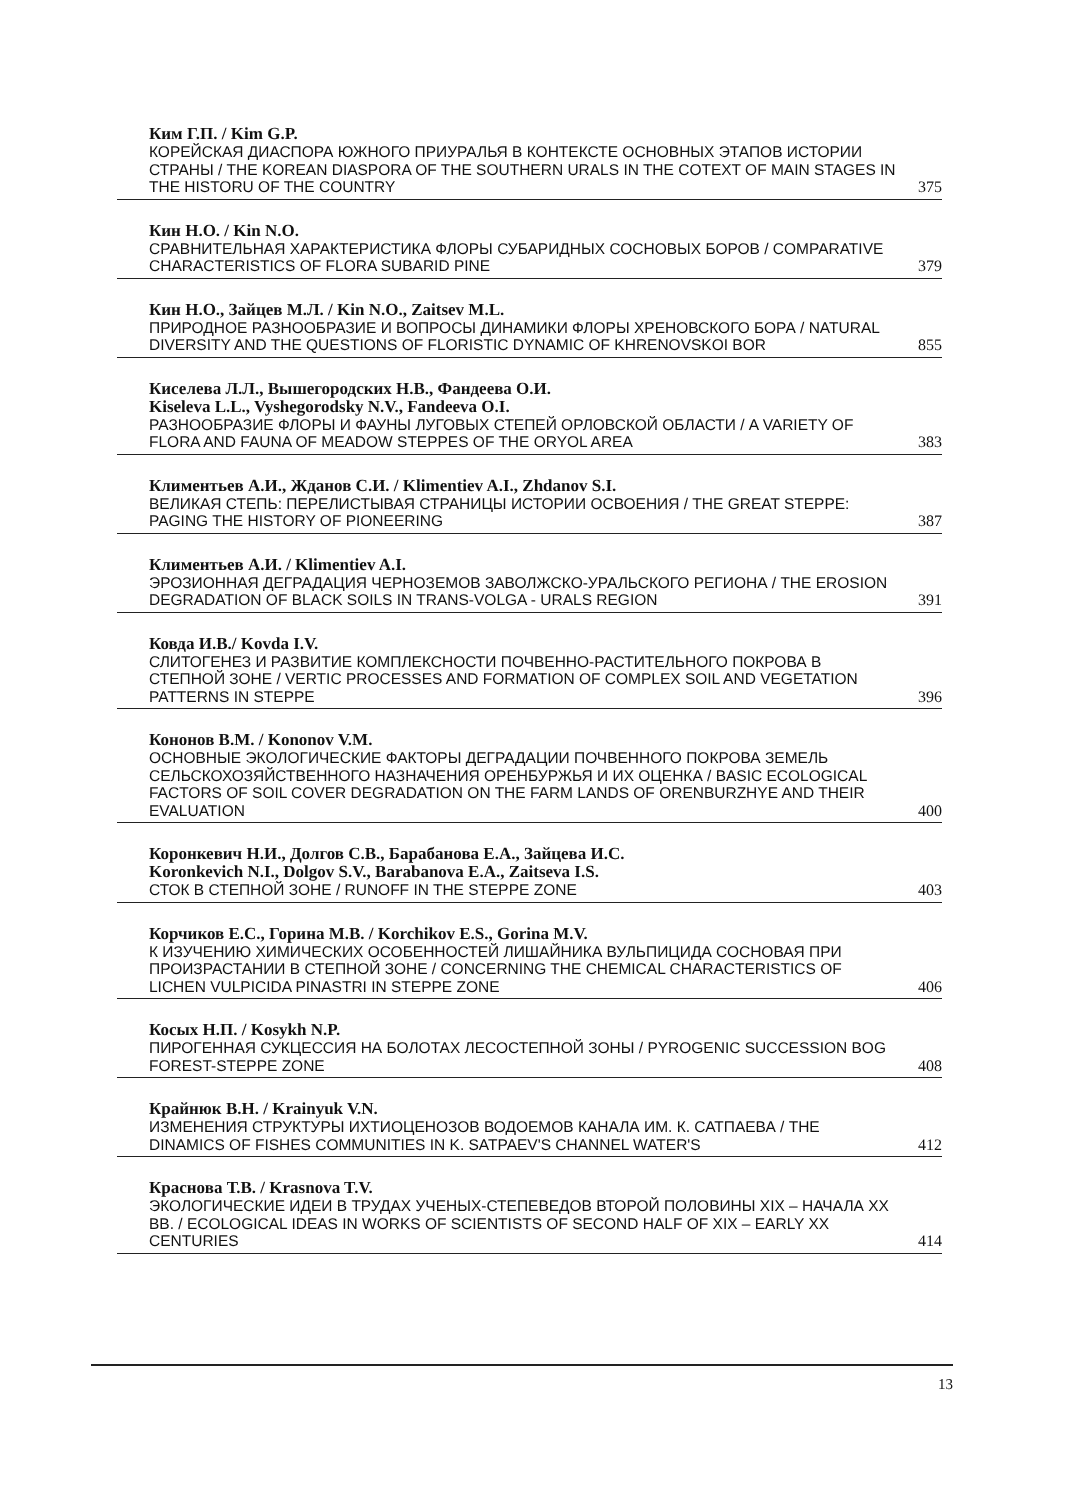Ким Г.П. / Kim G.P.
КОРЕЙСКАЯ ДИАСПОРА ЮЖНОГО ПРИУРАЛЬЯ В КОНТЕКСТЕ ОСНОВНЫХ ЭТАПОВ ИСТОРИИ СТРАНЫ / THE KOREAN DIASPORA OF THE SOUTHERN URALS IN THE COTEXT OF MAIN STAGES IN THE HISTORU OF THE COUNTRY 375
Кин Н.О. / Kin N.O.
СРАВНИТЕЛЬНАЯ ХАРАКТЕРИСТИКА ФЛОРЫ СУБАРИДНЫХ СОСНОВЫХ БОРОВ / COMPARATIVE CHARACTERISTICS OF FLORA SUBARID PINE 379
Кин Н.О., Зайцев М.Л. / Kin N.O., Zaitsev M.L.
ПРИРОДНОЕ РАЗНООБРАЗИЕ И ВОПРОСЫ ДИНАМИКИ ФЛОРЫ ХРЕНОВСКОГО БОРА / NATURAL DIVERSITY AND THE QUESTIONS OF FLORISTIC DYNAMIC OF KHRENOVSKOI BOR 855
Киселева Л.Л., Вышегородских Н.В., Фандеева О.И.
Kiseleva L.L., Vyshegorodsky N.V., Fandeeva O.I.
РАЗНООБРАЗИЕ ФЛОРЫ И ФАУНЫ ЛУГОВЫХ СТЕПЕЙ ОРЛОВСКОЙ ОБЛАСТИ / A VARIETY OF FLORA AND FAUNA OF MEADOW STEPPES OF THE ORYOL AREA 383
Климентьев А.И., Жданов С.И. / Klimentiev A.I., Zhdanov S.I.
ВЕЛИКАЯ СТЕПЬ: ПЕРЕЛИСТЫВАЯ СТРАНИЦЫ ИСТОРИИ ОСВОЕНИЯ / THE GREAT STEPPE: PAGING THE HISTORY OF PIONEERING 387
Климентьев А.И. / Klimentiev A.I.
ЭРОЗИОННАЯ ДЕГРАДАЦИЯ ЧЕРНОЗЕМОВ ЗАВОЛЖСКО-УРАЛЬСКОГО РЕГИОНА / THE EROSION DEGRADATION OF BLACK SOILS IN TRANS-VOLGA - URALS REGION 391
Ковда И.В./ Kovda I.V.
СЛИТОГЕНЕЗ И РАЗВИТИЕ КОМПЛЕКСНОСТИ ПОЧВЕННО-РАСТИТЕЛЬНОГО ПОКРОВА В СТЕПНОЙ ЗОНЕ / VERTIC PROCESSES AND FORMATION OF COMPLEX SOIL AND VEGETATION PATTERNS IN STEPPE 396
Кононов В.М. / Kononov V.M.
ОСНОВНЫЕ ЭКОЛОГИЧЕСКИЕ ФАКТОРЫ ДЕГРАДАЦИИ ПОЧВЕННОГО ПОКРОВА ЗЕМЕЛЬ СЕЛЬСКОХОЗЯЙСТВЕННОГО НАЗНАЧЕНИЯ ОРЕНБУРЖЬЯ И ИХ ОЦЕНКА / BASIC ECOLOGICAL FACTORS OF SOIL COVER DEGRADATION ON THE FARM LANDS OF ORENBURZHYE AND THEIR EVALUATION 400
Коронкевич Н.И., Долгов С.В., Барабанова Е.А., Зайцева И.С.
Koronkevich N.I., Dolgov S.V., Barabanova E.A., Zaitseva I.S.
СТОК В СТЕПНОЙ ЗОНЕ / RUNOFF IN THE STEPPE ZONE 403
Корчиков Е.С., Горина М.В. / Korchikov E.S., Gorina M.V.
К ИЗУЧЕНИЮ ХИМИЧЕСКИХ ОСОБЕННОСТЕЙ ЛИШАЙНИКА ВУЛЬПИЦИДА СОСНОВАЯ ПРИ ПРОИЗРАСТАНИИ В СТЕПНОЙ ЗОНЕ / CONCERNING THE CHEMICAL CHARACTERISTICS OF LICHEN VULPICIDA PINASTRI IN STEPPE ZONE 406
Косых Н.П. / Kosykh N.P.
ПИРОГЕННАЯ СУКЦЕССИЯ НА БОЛОТАХ ЛЕСОСТЕПНОЙ ЗОНЫ / PYROGENIC SUCCESSION BOG FOREST-STEPPE ZONE 408
Крайнюк В.Н. / Krainyuk V.N.
ИЗМЕНЕНИЯ СТРУКТУРЫ ИХТИОЦЕНОЗОВ ВОДОЕМОВ КАНАЛА ИМ. К. САТПАЕВА / THE DINAMICS OF FISHES COMMUNITIES IN K. SATPAEV'S CHANNEL WATER'S 412
Краснова Т.В. / Krasnova T.V.
ЭКОЛОГИЧЕСКИЕ ИДЕИ В ТРУДАХ УЧЕНЫХ-СТЕПЕВЕДОВ ВТОРОЙ ПОЛОВИНЫ XIX – НАЧАЛА XX ВВ. / ECOLOGICAL IDEAS IN WORKS OF SCIENTISTS OF SECOND HALF OF XIX – EARLY XX CENTURIES 414
13